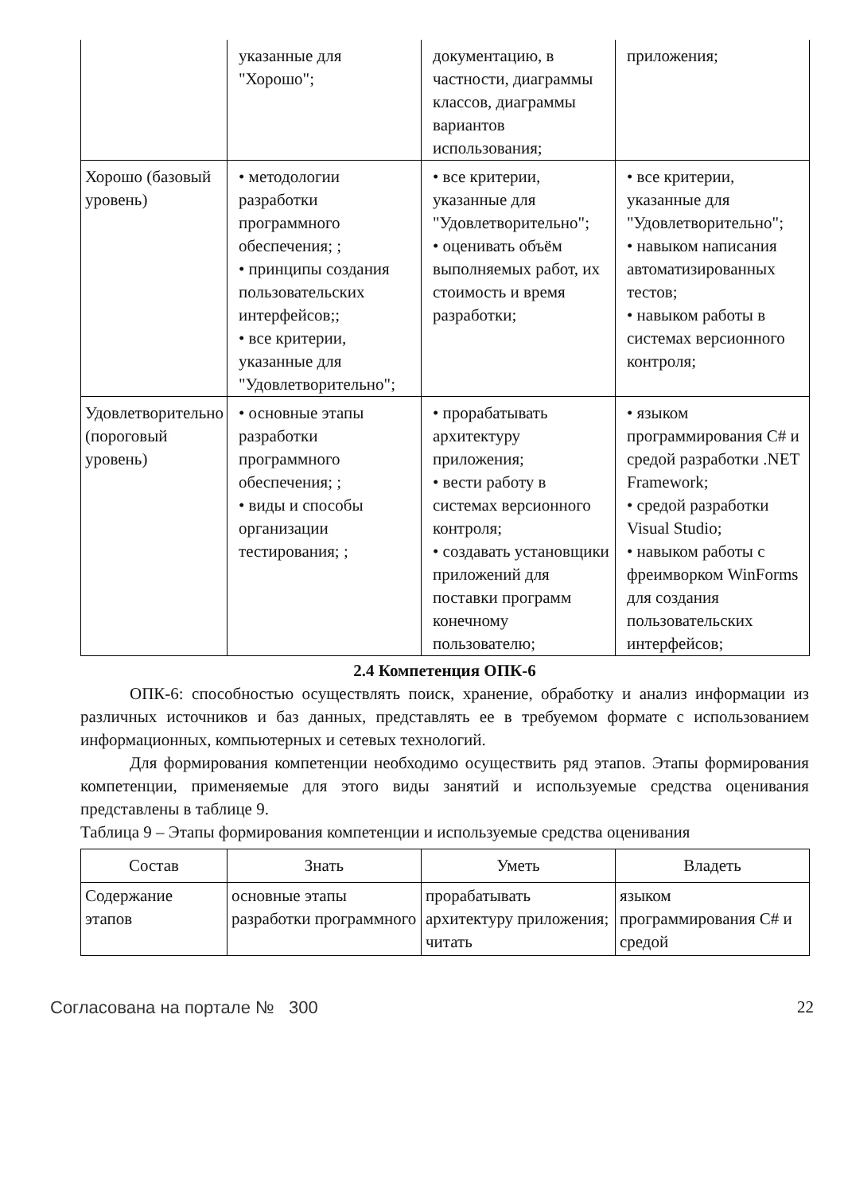| | указанные для "Хорошо"; | документацию, в частности, диаграммы классов, диаграммы вариантов использования; | приложения; |
| Хорошо (базовый уровень) | • методологии разработки программного обеспечения; ; • принципы создания пользовательских интерфейсов;; • все критерии, указанные для "Удовлетворительно"; | • все критерии, указанные для "Удовлетворительно"; • оценивать объём выполняемых работ, их стоимость и время разработки; | • все критерии, указанные для "Удовлетворительно"; • навыком написания автоматизированных тестов; • навыком работы в системах версионного контроля; |
| Удовлетворительно (пороговый уровень) | • основные этапы разработки программного обеспечения; ; • виды и способы организации тестирования; ; | • прорабатывать архитектуру приложения; • вести работу в системах версионного контроля; • создавать установщики приложений для поставки программ конечному пользователю; | • языком программирования C# и средой разработки .NET Framework; • средой разработки Visual Studio; • навыком работы с фреимворком WinForms для создания пользовательских интерфейсов; |
2.4 Компетенция ОПК-6
ОПК-6: способностью осуществлять поиск, хранение, обработку и анализ информации из различных источников и баз данных, представлять ее в требуемом формате с использованием информационных, компьютерных и сетевых технологий.
Для формирования компетенции необходимо осуществить ряд этапов. Этапы формирования компетенции, применяемые для этого виды занятий и используемые средства оценивания представлены в таблице 9.
Таблица 9 – Этапы формирования компетенции и используемые средства оценивания
| Состав | Знать | Уметь | Владеть |
| --- | --- | --- | --- |
| Содержание этапов | основные этапы разработки программного | прорабатывать архитектуру приложения; читать | языком программирования C# и средой |
Согласована на портале № 300 22